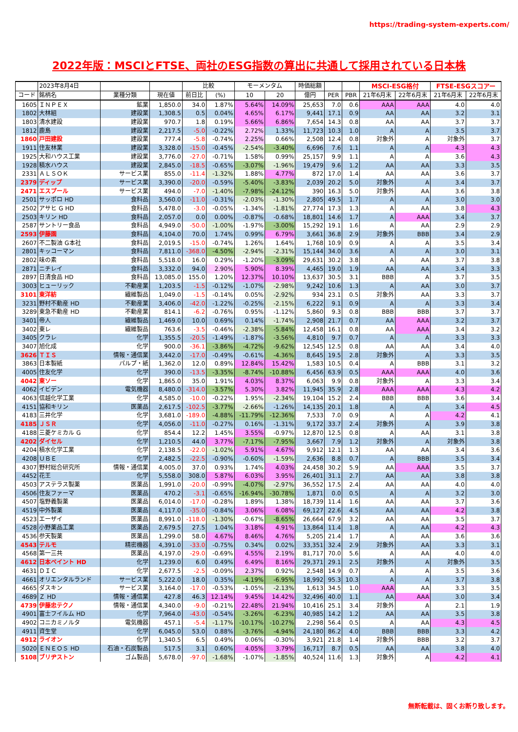https://trading-system-experts.com/
2022年版：MSCIとFTSE、両社のESG指数の算出に共通して採用されている日本株
| | 2023年8月4日 | | | 比較 | | モーメンタム | | 時価総額 | | | MSCI-ESG格付 | | FTSE-ESGスコアー | |
| --- | --- | --- | --- | --- | --- | --- | --- | --- | --- | --- | --- | --- | --- | --- |
| コード | 銘柄名 | 業種分類 | 現在値 | 前日比 | (%) | 10 | 20 | 億円 | PER | PBR | 21年6月末 | 22年6月末 | 21年6月末 | 22年6月末 |
| 1605 | ＩＮＰＥＸ | 鉱業 | 1,850.0 | 34.0 | 1.87% | 5.64% | 14.09% | 25,653 | 7.0 | 0.6 | AAA | AAA | 4.0 | 4.0 |
| 1802 | 大林組 | 建設業 | 1,308.5 | 0.5 | 0.04% | 4.65% | 6.17% | 9,441 | 17.1 | 0.9 | AA | AA | 3.2 | 3.1 |
| 1803 | 清水建設 | 建設業 | 970.7 | 1.8 | 0.19% | 5.66% | 6.86% | 7,654 | 14.3 | 0.8 | AA | AA | 3.7 | 3.7 |
| 1812 | 鹿島 | 建設業 | 2,217.5 | -5.0 | -0.22% | 2.72% | 1.33% | 11,723 | 10.3 | 1.0 | A | A | 3.5 | 3.7 |
| 1860 | 戸田建設 | 建設業 | 777.4 | -5.8 | -0.74% | 2.25% | 0.66% | 2,508 | 12.4 | 0.8 | 対象外 | A | 対象外 | 3.7 |
| 1911 | 住友林業 | 建設業 | 3,328.0 | -15.0 | -0.45% | -2.54% | -3.40% | 6,696 | 7.6 | 1.1 | A | A | 4.3 | 4.3 |
| 1925 | 大和ハウス工業 | 建設業 | 3,776.0 | -27.0 | -0.71% | 1.58% | 0.99% | 25,157 | 9.9 | 1.1 | A | A | 3.6 | 4.3 |
| 1928 | 積水ハウス | 建設業 | 2,845.0 | -18.5 | -0.65% | -3.07% | -1.96% | 19,479 | 9.6 | 1.2 | AA | AA | 3.3 | 3.5 |
| 2331 | ＡＬＳＯＫ | サービス業 | 855.0 | -11.4 | -1.32% | 1.88% | 4.77% | 872 | 17.0 | 1.4 | AA | AA | 3.6 | 3.7 |
| 2379 | ディップ | サービス業 | 3,390.0 | -20.0 | -0.59% | -5.40% | -3.83% | 2,039 | 20.2 | 5.0 | 対象外 | A | 3.4 | 3.7 |
| 2471 | エスプール | サービス業 | 494.0 | -7.0 | -1.40% | -7.98% | -24.12% | 390 | 16.3 | 5.0 | 対象外 | AA | 3.6 | 3.8 |
| 2501 | サッポロ HD | 食料品 | 3,560.0 | -11.0 | -0.31% | -2.03% | -1.30% | 2,805 | 49.5 | 1.7 | A | A | 3.0 | 3.0 |
| 2502 | アサヒ G HD | 食料品 | 5,478.0 | -3.0 | -0.05% | -1.34% | -1.81% | 27,774 | 17.3 | 1.3 | A | AA | 3.8 | 4.3 |
| 2503 | キリン HD | 食料品 | 2,057.0 | 0.0 | 0.00% | -0.87% | -0.68% | 18,801 | 14.6 | 1.7 | A | AAA | 3.4 | 3.7 |
| 2587 | サントリー食品 | 食料品 | 4,949.0 | -50.0 | -1.00% | -1.97% | -3.00% | 15,292 | 19.1 | 1.6 | A | AA | 2.9 | 2.9 |
| 2593 | 伊藤園 | 食料品 | 4,104.0 | 70.0 | 1.74% | 0.99% | 6.79% | 3,661 | 36.8 | 2.9 | 対象外 | BBB | 3.4 | 2.9 |
| 2607 | 不二製油 G本社 | 食料品 | 2,019.5 | -15.0 | -0.74% | 1.26% | 1.64% | 1,768 | 10.9 | 0.9 | A | A | 3.5 | 3.4 |
| 2801 | キッコーマン | 食料品 | 7,811.0 | -368.0 | -4.50% | -2.94% | -2.31% | 15,144 | 34.0 | 3.6 | A | A | 3.0 | 3.1 |
| 2802 | 味の素 | 食料品 | 5,518.0 | 16.0 | 0.29% | -1.20% | -3.09% | 29,631 | 30.2 | 3.8 | A | AA | 3.7 | 3.8 |
| 2871 | ニチレイ | 食料品 | 3,332.0 | 94.0 | 2.90% | 5.90% | 8.39% | 4,465 | 19.0 | 1.9 | AA | AA | 3.4 | 3.3 |
| 2897 | 日清食品 HD | 食料品 | 13,085.0 | 155.0 | 1.20% | 12.37% | 10.10% | 13,637 | 30.5 | 3.1 | BBB | A | 3.7 | 3.5 |
| 3003 | ヒューリック | 不動産業 | 1,203.5 | -1.5 | -0.12% | -1.07% | -2.98% | 9,242 | 10.6 | 1.3 | A | AA | 3.0 | 3.7 |
| 3101 | 東洋紡 | 繊維製品 | 1,049.0 | -1.5 | -0.14% | 0.05% | -2.92% | 934 | 23.1 | 0.5 | 対象外 | AA | 3.3 | 3.7 |
| 3231 | 野村不動産 HD | 不動産業 | 3,406.0 | -42.0 | -1.22% | -0.25% | -2.15% | 6,222 | 9.1 | 0.9 | A | A | 3.3 | 3.4 |
| 3289 | 東急不動産 HD | 不動産業 | 814.1 | -6.2 | -0.76% | 0.95% | -1.12% | 5,860 | 9.3 | 0.8 | BBB | BBB | 3.7 | 3.7 |
| 3401 | 帝人 | 繊維製品 | 1,469.0 | 10.0 | 0.69% | 0.14% | -1.74% | 2,908 | 21.7 | 0.7 | AA | AAA | 3.2 | 3.7 |
| 3402 | 東レ | 繊維製品 | 763.6 | -3.5 | -0.46% | -2.38% | -5.84% | 12,458 | 16.1 | 0.8 | AA | AAA | 3.4 | 3.2 |
| 3405 | クラレ | 化学 | 1,355.5 | -20.5 | -1.49% | -1.87% | -3.56% | 4,810 | 9.7 | 0.7 | A | A | 3.3 | 3.3 |
| 3407 | 旭化成 | 化学 | 900.0 | -36.1 | -3.86% | -4.72% | -9.62% | 12,545 | 12.5 | 0.8 | AA | AA | 3.4 | 4.0 |
| 3626 | ＴＩＳ | 情報・通信業 | 3,442.0 | -17.0 | -0.49% | -0.61% | -4.36% | 8,645 | 19.5 | 2.8 | 対象外 | A | 3.3 | 3.5 |
| 3863 | 日本製紙 | パルプ・紙 | 1,362.0 | 12.0 | 0.89% | 12.84% | 15.42% | 1,583 | 10.5 | 0.4 | A | BBB | 3.1 | 3.2 |
| 4005 | 住友化学 | 化学 | 390.0 | -13.5 | -3.35% | -8.74% | -10.88% | 6,456 | 63.9 | 0.5 | AAA | AAA | 4.0 | 3.6 |
| 4042 | 東ソー | 化学 | 1,865.0 | 35.0 | 1.91% | 4.03% | 8.37% | 6,063 | 9.9 | 0.8 | 対象外 | A | 3.3 | 3.4 |
| 4062 | イビデン | 電気機器 | 8,480.0 | -314.0 | -3.57% | 5.30% | 3.82% | 11,945 | 35.9 | 2.8 | AAA | AAA | 4.3 | 4.2 |
| 4063 | 信越化学工業 | 化学 | 4,585.0 | -10.0 | -0.22% | 1.95% | -2.34% | 19,104 | 15.2 | 2.4 | BBB | BBB | 3.6 | 3.4 |
| 4151 | 協和キリン | 医薬品 | 2,617.5 | -102.5 | -3.77% | -2.66% | -1.26% | 14,135 | 20.1 | 1.8 | A | A | 3.4 | 4.5 |
| 4183 | 三井化学 | 化学 | 3,681.0 | -189.0 | -4.88% | -11.79% | -12.36% | 7,533 | 7.0 | 0.9 | A | A | 4.2 | 4.1 |
| 4185 | ＪＳＲ | 化学 | 4,056.0 | -11.0 | -0.27% | 0.16% | -1.31% | 9,172 | 33.7 | 2.4 | 対象外 | A | 3.9 | 3.8 |
| 4188 | 三菱ケミカル G | 化学 | 854.4 | 12.2 | 1.45% | 3.55% | -0.97% | 12,870 | 12.5 | 0.8 | A | AA | 3.1 | 3.8 |
| 4202 | ダイセル | 化学 | 1,210.5 | 44.0 | 3.77% | -7.17% | -7.95% | 3,667 | 7.9 | 1.2 | 対象外 | A | 対象外 | 3.8 |
| 4204 | 積水化学工業 | 化学 | 2,138.5 | -22.0 | -1.02% | 5.91% | 4.67% | 9,912 | 12.1 | 1.3 | AA | AA | 3.4 | 3.6 |
| 4208 | ＵＢＥ | 化学 | 2,482.5 | -22.5 | -0.90% | -0.60% | -1.59% | 2,636 | 8.8 | 0.7 | A | BBB | 3.5 | 3.4 |
| 4307 | 野村総合研究所 | 情報・通信業 | 4,005.0 | 37.0 | 0.93% | 1.74% | 4.03% | 24,458 | 30.2 | 5.9 | AA | AAA | 3.5 | 3.7 |
| 4452 | 花王 | 化学 | 5,558.0 | 308.0 | 5.87% | 6.03% | 3.95% | 26,401 | 31.1 | 2.7 | AA | AA | 3.8 | 3.8 |
| 4503 | アステラス製薬 | 医薬品 | 1,991.0 | -20.0 | -0.99% | -4.07% | -2.97% | 36,552 | 17.5 | 2.4 | AA | AA | 4.0 | 4.0 |
| 4506 | 住友ファーマ | 医薬品 | 470.2 | -3.1 | -0.65% | -16.94% | -30.78% | 1,871 | 0.0 | 0.5 | A | A | 3.2 | 3.0 |
| 4507 | 塩野義製薬 | 医薬品 | 6,014.0 | -17.0 | -0.28% | 1.89% | 1.38% | 18,739 | 11.4 | 1.6 | AA | AA | 3.7 | 3.6 |
| 4519 | 中外製薬 | 医薬品 | 4,117.0 | -35.0 | -0.84% | 3.06% | 6.08% | 69,127 | 22.6 | 4.5 | AA | AA | 4.2 | 3.8 |
| 4523 | エーザイ | 医薬品 | 8,991.0 | -118.0 | -1.30% | -0.67% | -8.65% | 26,664 | 67.9 | 3.2 | AA | AA | 3.5 | 3.7 |
| 4528 | 小野薬品工業 | 医薬品 | 2,679.5 | 27.5 | 1.04% | 3.18% | 4.91% | 13,864 | 11.4 | 1.8 | A | AA | 4.2 | 4.3 |
| 4536 | 参天製薬 | 医薬品 | 1,299.0 | 58.0 | 4.67% | 8.46% | 4.76% | 5,205 | 21.4 | 1.7 | A | AA | 3.6 | 3.6 |
| 4543 | テルモ | 精密機器 | 4,391.0 | -33.0 | -0.75% | 0.34% | 0.02% | 33,351 | 32.4 | 2.9 | 対象外 | AA | 3.3 | 3.1 |
| 4568 | 第一三共 | 医薬品 | 4,197.0 | -29.0 | -0.69% | 4.55% | 2.19% | 81,717 | 70.0 | 5.6 | A | AA | 4.0 | 4.0 |
| 4612 | 日本ペイント HD | 化学 | 1,239.0 | 6.0 | 0.49% | 6.49% | 8.16% | 29,371 | 29.1 | 2.5 | 対象外 | A | 対象外 | 3.5 |
| 4631 | ＤＩＣ | 化学 | 2,677.5 | -2.5 | -0.09% | 2.37% | 0.92% | 2,548 | 14.9 | 0.7 | A | A | 3.5 | 3.6 |
| 4661 | オリエンタルランド | サービス業 | 5,222.0 | 18.0 | 0.35% | -4.19% | -6.95% | 18,992 | 95.3 | 10.3 | A | A | 3.7 | 3.8 |
| 4665 | ダスキン | サービス業 | 3,164.0 | -17.0 | -0.53% | -1.05% | -2.13% | 1,613 | 34.5 | 1.0 | AAA | AA | 3.3 | 3.5 |
| 4689 | Ｚ HD | 情報・通信業 | 427.8 | 46.3 | 12.14% | 9.45% | 14.42% | 32,496 | 40.0 | 1.1 | AA | AAA | 3.0 | 3.4 |
| 4739 | 伊藤忠テクノ | 情報・通信業 | 4,340.0 | -9.0 | -0.21% | 22.48% | 21.94% | 10,416 | 25.1 | 3.4 | 対象外 | A | 2.1 | 1.9 |
| 4901 | 富士フイルム HD | 化学 | 7,964.0 | -43.0 | -0.54% | -3.26% | -6.23% | 40,985 | 14.2 | 1.2 | AA | AA | 3.5 | 3.8 |
| 4902 | コニカミノルタ | 電気機器 | 457.1 | -5.4 | -1.17% | -10.17% | -10.27% | 2,298 | 56.4 | 0.5 | A | AA | 4.3 | 4.5 |
| 4911 | 資生堂 | 化学 | 6,045.0 | 53.0 | 0.88% | -3.76% | -4.94% | 24,180 | 86.2 | 4.0 | BBB | BBB | 3.3 | 4.2 |
| 4912 | ライオン | 化学 | 1,340.5 | 6.5 | 0.49% | 0.06% | -0.30% | 3,921 | 21.8 | 1.4 | 対象外 | BBB | 3.2 | 3.7 |
| 5020 | ＥＮＥＯＳ HD | 石油・石炭製品 | 517.5 | 3.1 | 0.60% | 4.05% | 3.79% | 16,717 | 8.7 | 0.5 | AA | AA | 3.8 | 4.0 |
| 5108 | ブリヂストン | ゴム製品 | 5,678.0 | -97.0 | -1.68% | -1.07% | -1.85% | 40,524 | 11.6 | 1.3 | 対象外 | A | 4.2 | 4.1 |
無断転載は、固くお断り致します。